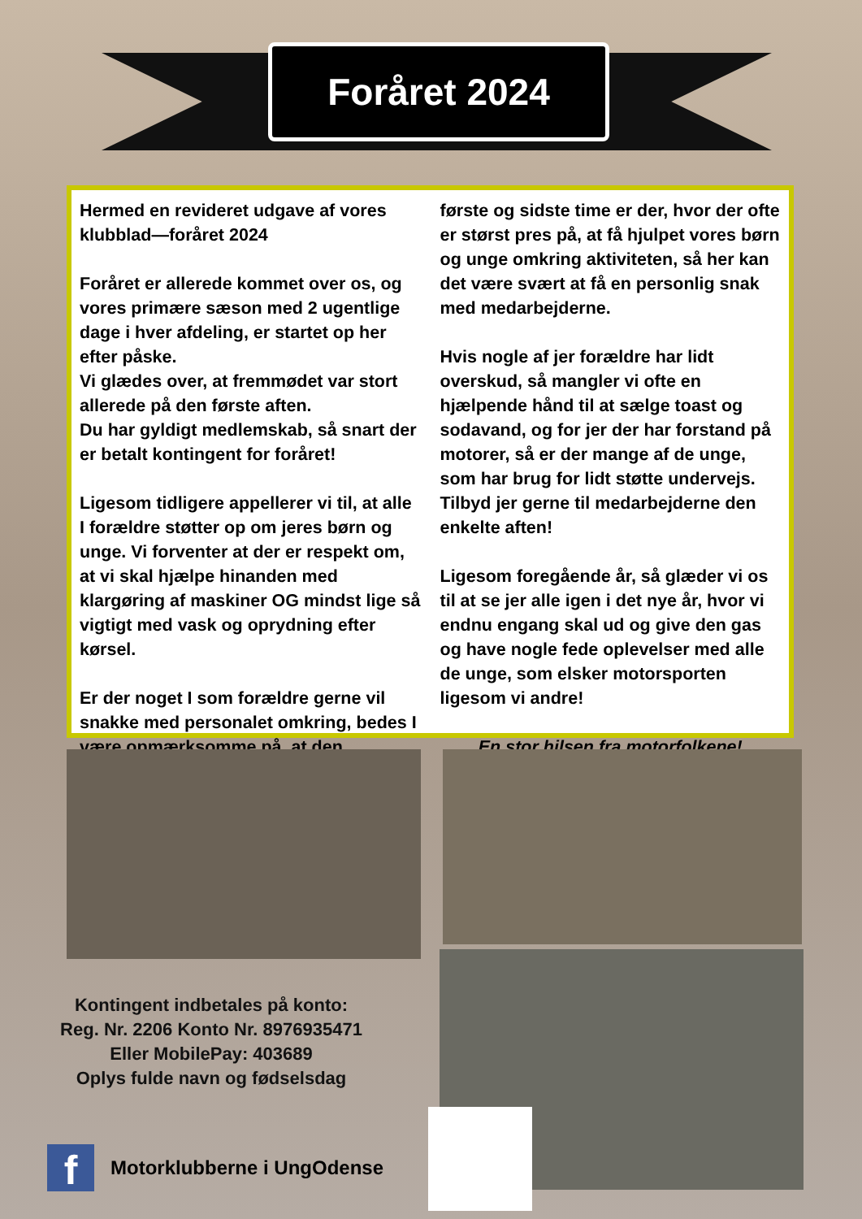Foråret 2024
Hermed en revideret udgave af vores klubblad—foråret 2024
Foråret er allerede kommet over os, og vores primære sæson med 2 ugentlige dage i hver afdeling, er startet op her efter påske.
Vi glædes over, at fremmødet var stort allerede på den første aften.
Du har gyldigt medlemskab, så snart der er betalt kontingent for foråret!
Ligesom tidligere appellerer vi til, at alle I forældre støtter op om jeres børn og unge. Vi forventer at der er respekt om, at vi skal hjælpe hinanden med klargøring af maskiner OG mindst lige så vigtigt med vask og oprydning efter kørsel.
Er der noget I som forældre gerne vil snakke med personalet omkring, bedes I være opmærksomme på, at den
første og sidste time er der, hvor der ofte er størst pres på, at få hjulpet vores børn og unge omkring aktiviteten, så her kan det være svært at få en personlig snak med medarbejderne.
Hvis nogle af jer forældre har lidt overskud, så mangler vi ofte en hjælpende hånd til at sælge toast og sodavand, og for jer der har forstand på motorer, så er der mange af de unge, som har brug for lidt støtte undervejs.
Tilbyd jer gerne til medarbejderne den enkelte aften!
Ligesom foregående år, så glæder vi os til at se jer alle igen i det nye år, hvor vi endnu engang skal ud og give den gas og have nogle fede oplevelser med alle de unge, som elsker motorsporten ligesom vi andre!
En stor hilsen fra motorfolkene!
Kontingent indbetales på konto:
Reg. Nr. 2206 Konto Nr. 8976935471
Eller MobilePay: 403689
Oplys fulde navn og fødselsdag
f Motorklubberne i UngOdense